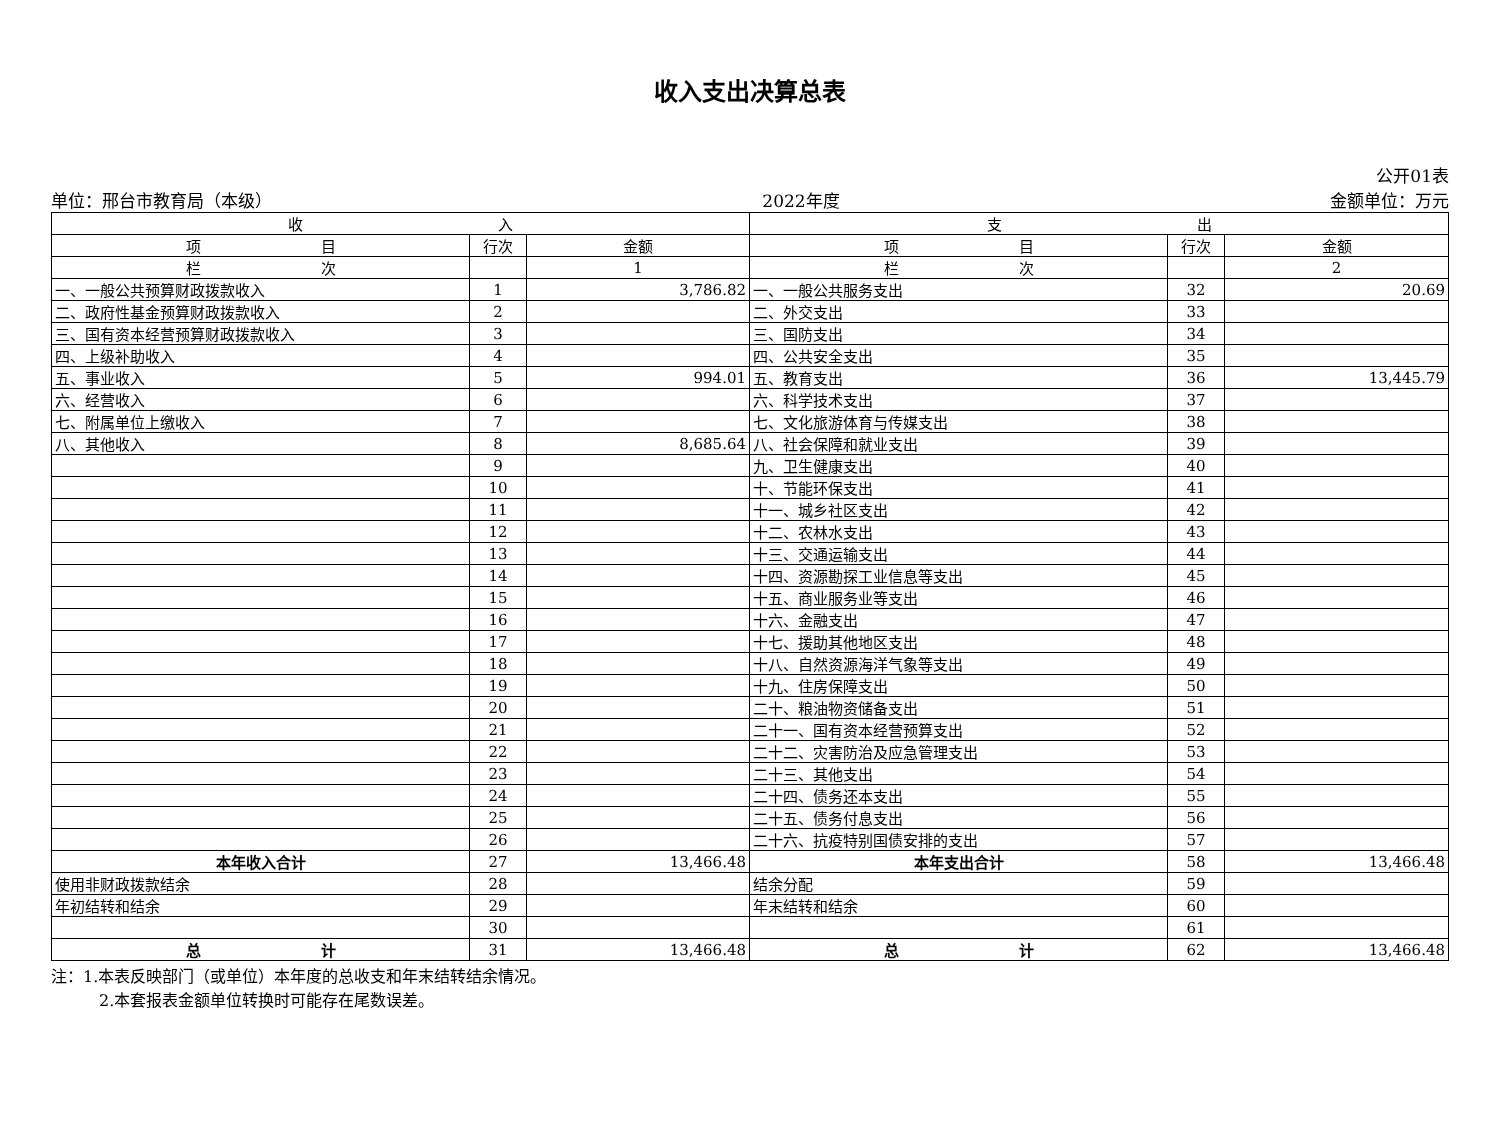收入支出决算总表
公开01表
单位：邢台市教育局（本级） 2022年度 金额单位：万元
| 收 入 | | | 支 出 | | |
| --- | --- | --- | --- | --- | --- |
| 项 目 | 行次 | 金额 | 项 目 | 行次 | 金额 |
| 栏 次 | | 1 | 栏 次 | | 2 |
| 一、一般公共预算财政拨款收入 | 1 | 3,786.82 | 一、一般公共服务支出 | 32 | 20.69 |
| 二、政府性基金预算财政拨款收入 | 2 | | 二、外交支出 | 33 | |
| 三、国有资本经营预算财政拨款收入 | 3 | | 三、国防支出 | 34 | |
| 四、上级补助收入 | 4 | | 四、公共安全支出 | 35 | |
| 五、事业收入 | 5 | 994.01 | 五、教育支出 | 36 | 13,445.79 |
| 六、经营收入 | 6 | | 六、科学技术支出 | 37 | |
| 七、附属单位上缴收入 | 7 | | 七、文化旅游体育与传媒支出 | 38 | |
| 八、其他收入 | 8 | 8,685.64 | 八、社会保障和就业支出 | 39 | |
| | 9 | | 九、卫生健康支出 | 40 | |
| | 10 | | 十、节能环保支出 | 41 | |
| | 11 | | 十一、城乡社区支出 | 42 | |
| | 12 | | 十二、农林水支出 | 43 | |
| | 13 | | 十三、交通运输支出 | 44 | |
| | 14 | | 十四、资源勘探工业信息等支出 | 45 | |
| | 15 | | 十五、商业服务业等支出 | 46 | |
| | 16 | | 十六、金融支出 | 47 | |
| | 17 | | 十七、援助其他地区支出 | 48 | |
| | 18 | | 十八、自然资源海洋气象等支出 | 49 | |
| | 19 | | 十九、住房保障支出 | 50 | |
| | 20 | | 二十、粮油物资储备支出 | 51 | |
| | 21 | | 二十一、国有资本经营预算支出 | 52 | |
| | 22 | | 二十二、灾害防治及应急管理支出 | 53 | |
| | 23 | | 二十三、其他支出 | 54 | |
| | 24 | | 二十四、债务还本支出 | 55 | |
| | 25 | | 二十五、债务付息支出 | 56 | |
| | 26 | | 二十六、抗疫特别国债安排的支出 | 57 | |
| 本年收入合计 | 27 | 13,466.48 | 本年支出合计 | 58 | 13,466.48 |
| 使用非财政拨款结余 | 28 | | 结余分配 | 59 | |
| 年初结转和结余 | 29 | | 年末结转和结余 | 60 | |
| | 30 | | | 61 | |
| 总 计 | 31 | 13,466.48 | 总 计 | 62 | 13,466.48 |
注：1.本表反映部门（或单位）本年度的总收支和年末结转结余情况。
　　　2.本套报表金额单位转换时可能存在尾数误差。